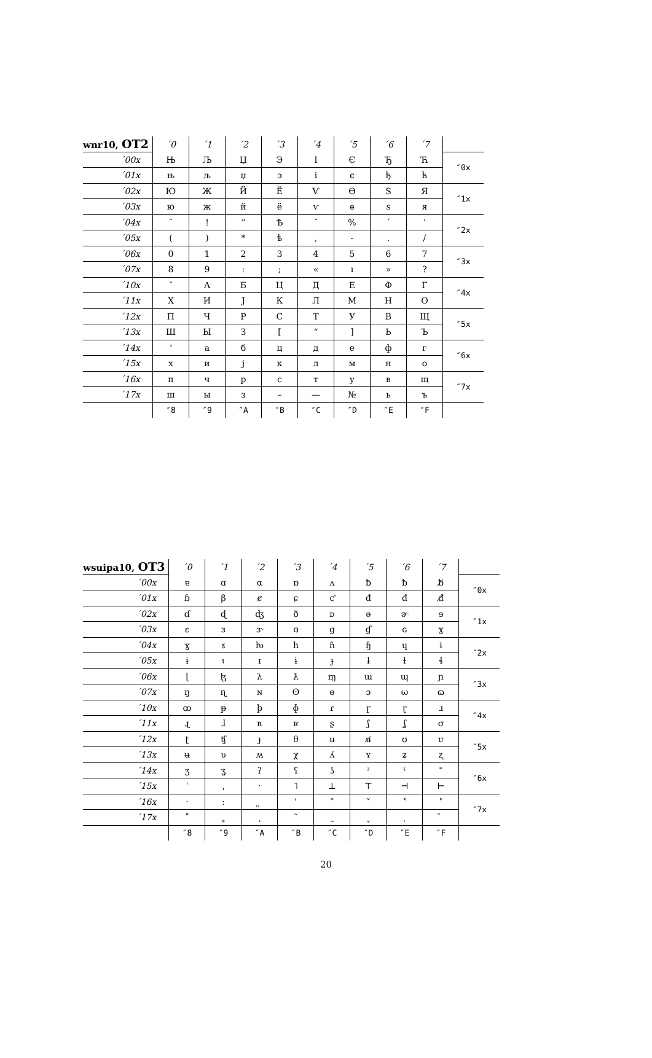| wnr10, OT2 | ´0 | ´1 | ´2 | ´3 | ´4 | ´5 | ´6 | ´7 | |
| --- | --- | --- | --- | --- | --- | --- | --- | --- | --- |
| ´00x | Њ | Љ | Џ | Э | І | Є | Ђ | Ћ | ″0x |
| ´01x | њ | љ | џ | э | і | є | ђ | ћ | |
| ´02x | Ю | Ж | Й | Ё | Ѵ | Ѳ | Ѕ | Я | ″1x |
| ´03x | ю | ж | й | ё | ѵ | ѳ | ѕ | я | |
| ´04x | ¨ | ! | ” | Ѣ | ˘ | % | ´ | ’ | ″2x |
| ´05x | ( | ) | * | ѣ | , | - | . | / | |
| ´06x | 0 | 1 | 2 | 3 | 4 | 5 | 6 | 7 | ″3x |
| ´07x | 8 | 9 | : | ; | « | ı | » | ? | |
| ´10x | ˘ | А | Б | Ц | Д | Е | Ф | Г | ″4x |
| ´11x | Х | И | J | К | Л | М | Н | О | |
| ´12x | П | Ч | Р | С | Т | У | В | Щ | ″5x |
| ´13x | Ш | Ы | З | [ | “ | ] | Ь | Ъ | |
| ´14x | ‘ | а | б | ц | д | е | ф | г | ″6x |
| ´15x | х | и | j | к | л | м | н | о | |
| ´16x | п | ч | р | с | т | у | в | щ | ″7x |
| ´17x | ш | ы | з | – | — | № | ь | ъ | |
| | ″8 | ″9 | ″A | ″B | ″C | ″D | ″E | ″F | |
| wsuipa10, OT3 | ´0 | ´1 | ´2 | ´3 | ´4 | ´5 | ´6 | ´7 | |
| --- | --- | --- | --- | --- | --- | --- | --- | --- | --- |
| ´00x | ɐ | ɑ | α | ɒ | ʌ | ƀ | ƀ | ƀ̸ | ″0x |
| ´01x | ɓ | β | ȼ | ɕ | ƈ | đ | đ | đ̸ | |
| ´02x | ɗ | ɖ | ʤ | ð | ᴅ | ə | ɚ | ɘ | ″1x |
| ´03x | ɛ | ɜ | ɝ | ɞ | ɡ | ɠ | ɢ | ɣ | |
| ´04x | ɣ | ɤ | ƕ | ħ | ɦ | ɧ | ɥ | ɨ | ″2x |
| ´05x | ɨ | ɩ | ɪ | ɨ | ɟ | ƚ | ɫ | ɬ | |
| ´06x | ɭ | ɮ | λ | ƛ | ɱ | ɯ | ɰ | ɲ | ″3x |
| ´07x | ŋ | ɳ | ɴ | ʘ | ɵ | ɔ | ω | ɷ | |
| ´10x | ꝏ | ᵽ | þ | ɸ | ɾ | ɼ | ɽ | ɹ | ″4x |
| ´11x | ɻ | ɺ | ʀ | ʁ | ʂ | ʃ | ʆ | σ | |
| ´12x | ʈ | ʧ | ɟ | θ | ʉ | ʉ̸ | ʊ | ᴜ | ″5x |
| ´13x | ʉ | ʋ | ʍ | χ | ʎ | ʏ | ʑ | ʐ | |
| ´14x | ʒ | ʓ | ʔ | ʕ | ʖ | ˀ | ˤ | ˭ | ″6x |
| ´15x | ˈ | ˌ | ˑ | ˥ | ⊥ | ⊤ | ⊣ | ⊢ | |
| ´16x | ˑ | ː | ̤ | ʿ | ˄ | ˅ | ˂ | ˃ | ″7x |
| ´17x | ˚ | ˳ | ˛ | ˜ | ˷ | ˯ | ˱ | ̑ | |
| | ″8 | ″9 | ″A | ″B | ″C | ″D | ″E | ″F | |
20